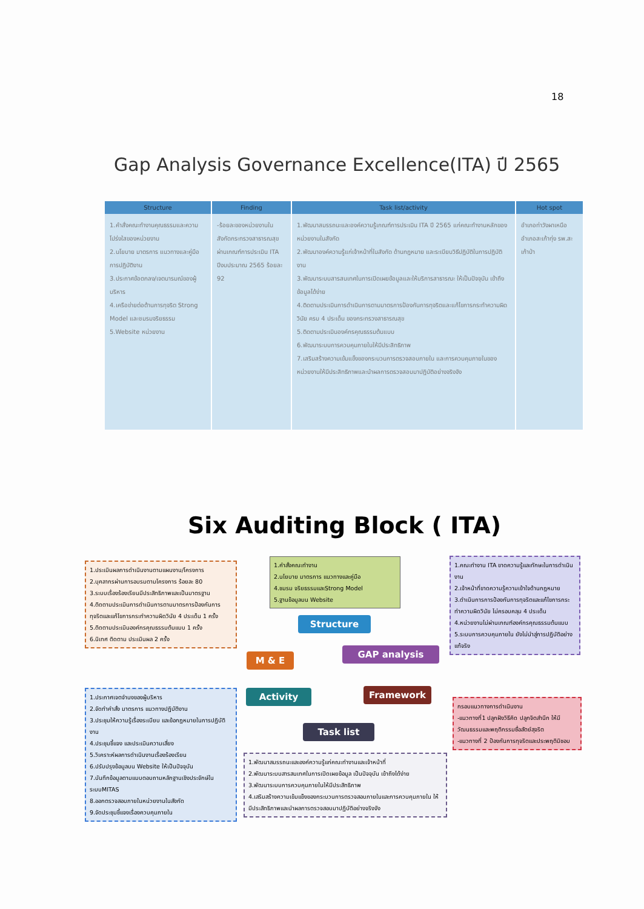18
Gap Analysis Governance Excellence(ITA) ปี 2565
| Structure | Finding | Task list/activity | Hot spot |
| --- | --- | --- | --- |
| 1.คำสั่งคณะทำงานคุณธรรมและความโปร่งใสของหน่วยงาน 2.นโยบาย มาตรการ แนวทางและคู่มือการปฏิบัติงาน 3.ประกาศข้อตกลง/เจตนารมณ์ของผู้บริหาร 4.เครือข่ายต่อต้านการทุจริต Strong Model และชมรมจริยธรรม 5.Website หน่วยงาน | -ร้อยละของหน่วยงานในสังกัดกระทรวงสาธารณสุขผ่านเกณฑ์การประเมิน ITA ปีงบประมาณ 2565 ร้อยละ 92 | 1.พัฒนาสมรรถนะและองค์ความรู้เกณฑ์การประเมิน ITA ปี 2565 แก่คณะทำงานหลักของหน่วยงานในสังกัด 2.พัฒนาองค์ความรู้แก่เจ้าหน้าที่ในสังกัด ด้านกฎหมาย และระเบียบวิธีปฏิบัติในการปฏิบัติงาน 3.พัฒนาระบบสารสนเทศในการเปิดเผยข้อมูลและให้บริการสาธารณะ ให้เป็นปัจจุบัน เข้าถึงข้อมูลได้ง่าย 4.ติดตามประเมินการดำเนินการตามมาตรการป้องกันการทุจริตและแก้ไขการกระทำความผิดวินัย ครบ 4 ประเด็น ของกระทรวงสาธารณสุข 5.ติดตามประเมินองค์กรคุณธรรมต้นแบบ 6.พัฒนาระบบการควบคุมภายในให้มีประสิทธิภาพ 7.เสริมสร้างความเข้มแข็งของกระบวนการตรวจสอบภายใน และการควบคุมภายในของหน่วยงานให้มีประสิทธิภาพและนำผลการตรวจสอบมาปฏิบัติอย่างจริงจัง | อำเภอท่าวังผาเหนือ อำเภอสะเก้าทุ่ง รพ.สะเก้าป่า |
Six Auditing Block ( ITA)
1.ประเมินผลการดำเนินงานตามแผนงาน/โครงการ
2.บุคลากรผ่านการอบรมตามโครงการ ร้อยละ 80
3.ระบบเรื่องร้องเรียนมีประสิทธิภาพและเป็นมาตรฐาน
4.ติดตามประเมินการดำเนินการตามมาตรการป้องกันการทุจริตและแก้ไขการกระทำความผิดวินัย 4 ประเด็น 1 ครั้ง
5.ติดตามประเมินองค์กรคุณธรรมต้นแบบ 1 ครั้ง
6.นิเทศ ติดตาม ประเมินผล 2 ครั้ง
1.คำสั่งคณะทำงาน
2.นโยบาย มาตรการ แนวทางและคู่มือ
4.ชมรม จริยธรรมและStrong Model
5.ฐานข้อมูลบน Website
1.คณะทำงาน ITA ขาดความรู้และทักษะในการดำเนินงาน
2.เจ้าหน้าที่ขาดความรู้ความเข้าใจด้านกฎหมาย
3.ดำเนินการการป้องกันการทุจริตและแก้ไขการกระทำความผิดวินัย ไม่ครอบคลุม 4 ประเด็น
4.หน่วยงานไม่ผ่านเกณฑ์องค์กรคุณธรรมต้นแบบ
5.ระบบการควบคุมภายใน ยังไม่นำสู่การปฏิบัติอย่างแท้จริง
Structure
GAP analysis
M & E
Activity Framework
Task list
1.ประกาศเจตจำนงของผู้บริหาร
2.จัดทำคำสั่ง มาตรการ แนวทางปฏิบัติงาน
3.ประชุมให้ความรู้เรื่องระเบียบ และข้อกฎหมายในการปฏิบัติงาน
4.ประชุมชี้แจง และประเมินความเสี่ยง
5.วิเคราะห์ผลการดำเนินงานเรื่องร้องเรียน
6.ปรับปรุงข้อมูลบน Website ให้เป็นปัจจุบัน
7.บันทึกข้อมูลตามแบบตอบถามหลักฐานเชิงประจักษ์ในระบบMITAS
8.ออกตรวจสอบภายในหน่วยงานในสังกัด
9.จัดประชุมชี้แจงเรื่องควบคุมภายใน
กรอบแนวทางการดำเนินงาน
-แนวทางที่1 ปลูกฝังวิธีคิด ปลูกจิตสำนึก ให้มีวัฒนธรรมและพฤติกรรมซื่อสัตย์สุจริต
-แนวทางที่ 2 ป้องกันการทุจริตและประพฤติมิชอบ
1.พัฒนาสมรรถนะและองค์ความรู้แก่คณะทำงานและเจ้าหน้าที่
2.พัฒนาระบบสารสนเทศในการเปิดเผยข้อมูล เป็นปัจจุบัน เข้าถึงได้ง่าย
3.พัฒนาระบบการควบคุมภายในให้มีประสิทธิภาพ
4.เสริมสร้างความเข้มแข็งของกระบวนการตรวจสอบภายในและการควบคุมภายใน ให้มีประสิทธิภาพและนำผลการตรวจสอบมาปฏิบัติอย่างจริงจัง